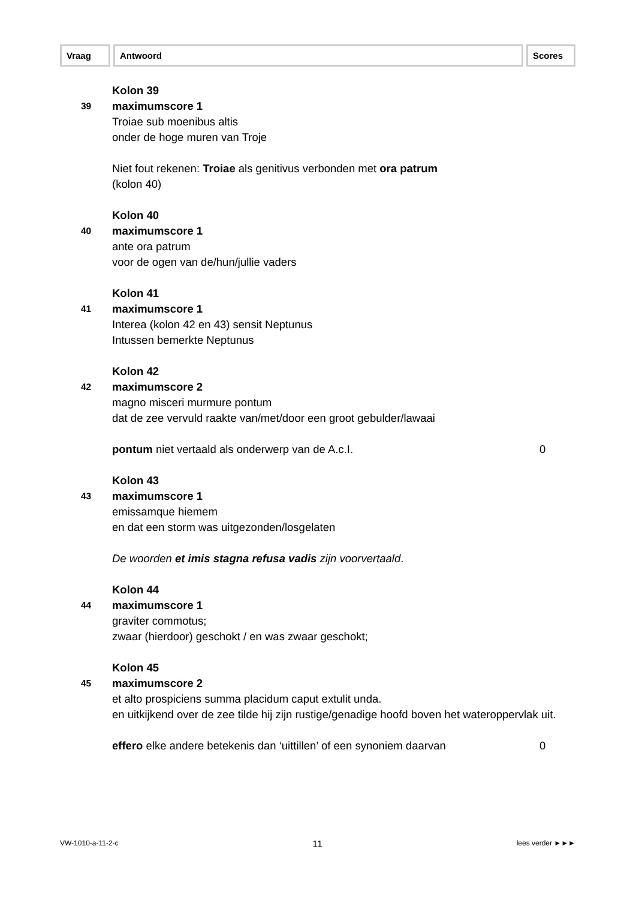Vraag Antwoord Scores
Kolon 39
39
maximumscore 1
Troiae sub moenibus altis
onder de hoge muren van Troje
Niet fout rekenen: Troiae als genitivus verbonden met ora patrum
(kolon 40)
Kolon 40
40
maximumscore 1
ante ora patrum
voor de ogen van de/hun/jullie vaders
Kolon 41
41
maximumscore 1
Interea (kolon 42 en 43) sensit Neptunus
Intussen bemerkte Neptunus
Kolon 42
42
maximumscore 2
magno misceri murmure pontum
dat de zee vervuld raakte van/met/door een groot gebulder/lawaai
pontum niet vertaald als onderwerp van de A.c.I.
0
Kolon 43
43
maximumscore 1
emissamque hiemem
en dat een storm was uitgezonden/losgelaten
De woorden et imis stagna refusa vadis zijn voorvertaald.
Kolon 44
44
maximumscore 1
graviter commotus;
zwaar (hierdoor) geschokt / en was zwaar geschokt;
Kolon 45
45
maximumscore 2
et alto prospiciens summa placidum caput extulit unda.
en uitkijkend over de zee tilde hij zijn rustige/genadige hoofd boven het wateroppervlak uit.
effero elke andere betekenis dan ‘uittillen’ of een synoniem daarvan
0
VW-1010-a-11-2-c 11 lees verder ►►►